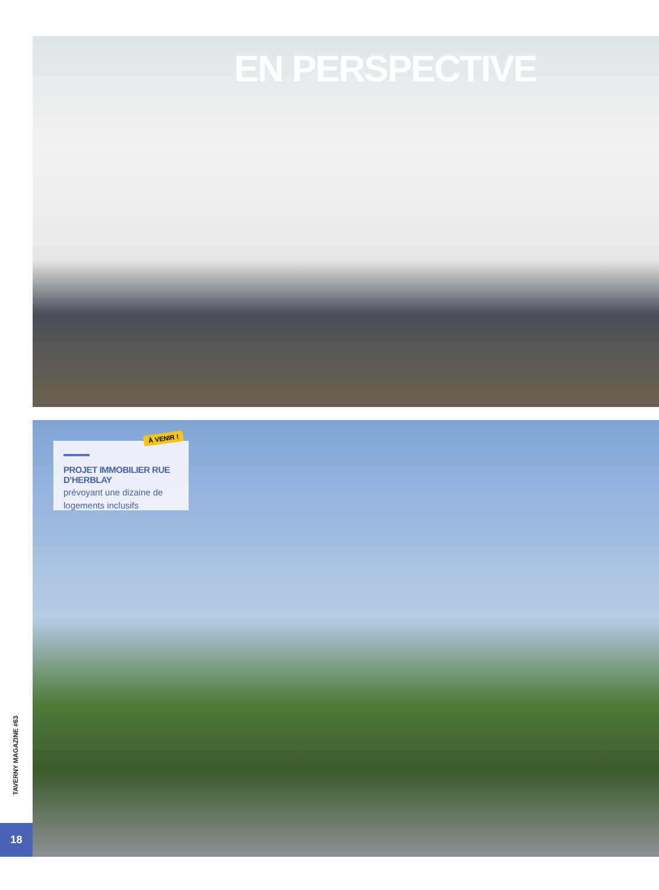EN PERSPECTIVE
PROJET IMMOBILIER RUE D’HERBLAY
prévoyant une dizaine de logements inclusifs
À VENIR !
TAVERNY MAGAZINE #63
18